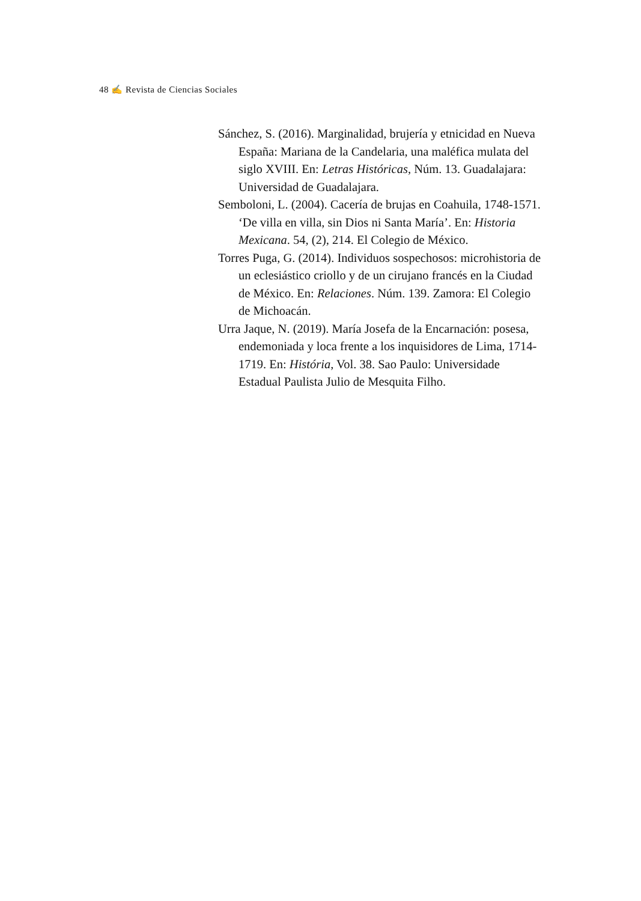48 ✍ Revista de Ciencias Sociales
Sánchez, S. (2016). Marginalidad, brujería y etnicidad en Nueva España: Mariana de la Candelaria, una maléfica mulata del siglo XVIII. En: Letras Históricas, Núm. 13. Guadalajara: Universidad de Guadalajara.
Semboloni, L. (2004). Cacería de brujas en Coahuila, 1748-1571. ‘De villa en villa, sin Dios ni Santa María’. En: Historia Mexicana. 54, (2), 214. El Colegio de México.
Torres Puga, G. (2014). Individuos sospechosos: microhistoria de un eclesiástico criollo y de un cirujano francés en la Ciudad de México. En: Relaciones. Núm. 139. Zamora: El Colegio de Michoacán.
Urra Jaque, N. (2019). María Josefa de la Encarnación: posesa, endemoniada y loca frente a los inquisidores de Lima, 1714-1719. En: História, Vol. 38. Sao Paulo: Universidade Estadual Paulista Julio de Mesquita Filho.